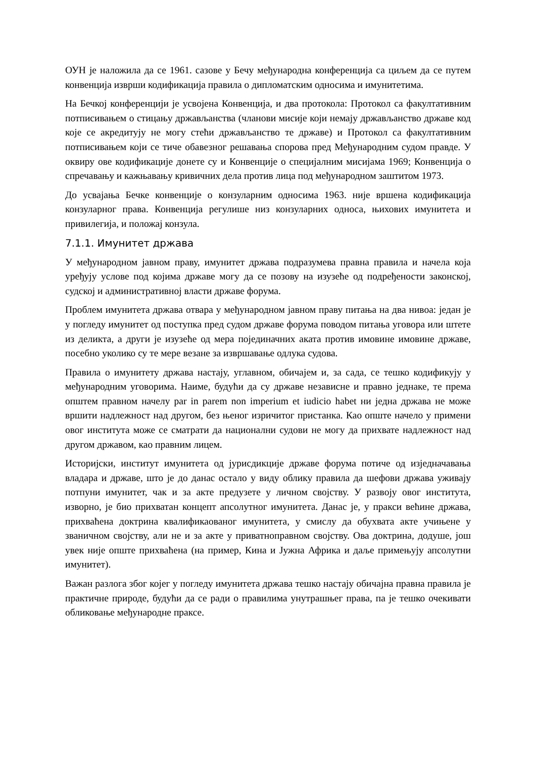ОУН је наложила да се 1961. сазове у Бечу међународна конференција са циљем да се путем конвенција изврши кодификација правила о дипломатским односима и имунитетима.
На Бечкој конференцији је усвојена Конвенција, и два протокола: Протокол са факултативним потписивањем о стицању држављанства (чланови мисије који немају држављанство државе код које се акредитују не могу стећи држављанство те државе) и Протокол са факултативним потписивањем који се тиче обавезног решавања спорова пред Међународним судом правде. У оквиру ове кодификације донете су и Конвенције о специјалним мисијама 1969; Конвенција о спречавању и кажњавању кривичних дела против лица под међународном заштитом 1973.
До усвајања Бечке конвенције о конзуларним односима 1963. није вршена кодификација конзуларног права. Конвенција регулише низ конзуларних односа, њихових имунитета и привилегија, и положај конзула.
7.1.1. Имунитет држава
У међународном јавном праву, имунитет држава подразумева правна правила и начела која уређују услове под којима државе могу да се позову на изузеће од подређености законској, судској и административној власти државе форума.
Проблем имунитета држава отвара у међународном јавном праву питања на два нивоа: један је у погледу имунитет од поступка пред судом државе форума поводом питања уговора или штете из деликта, а други је изузеће од мера појединачних аката против имовине имовине државе, посебно уколико су те мере везане за извршавање одлука судова.
Правила о имунитету држава настају, углавном, обичајем и, за сада, се тешко кодификују у међународним уговорима. Наиме, будући да су државе независне и правно једнаке, те према општем правном начелу par in parem non imperium et iudicio habet ни једна држава не може вршити надлежност над другом, без њеног изричитог пристанка. Као опште начело у примени овог института може се сматрати да национални судови не могу да прихвате надлежност над другом државом, као правним лицем.
Историјски, институт имунитета од јурисдикције државе форума потиче од изједначавања владара и државе, што је до данас остало у виду облику правила да шефови држава уживају потпуни имунитет, чак и за акте предузете у личном својству. У развоју овог института, изворно, је био прихватан концепт апсолутног имунитета. Данас је, у пракси већине држава, прихваћена доктрина квалификаованог имунитета, у смислу да обухвата акте учињене у званичном својству, али не и за акте у приватноправном својству. Ова доктрина, додуше, још увек није опште прихваћена (на пример, Кина и Јужна Африка и даље примењују апсолутни имунитет).
Важан разлога због којег у погледу имунитета држава тешко настају обичајна правна правила је практичне природе, будући да се ради о правилима унутрашњег права, па је тешко очекивати обликовање међународне праксе.